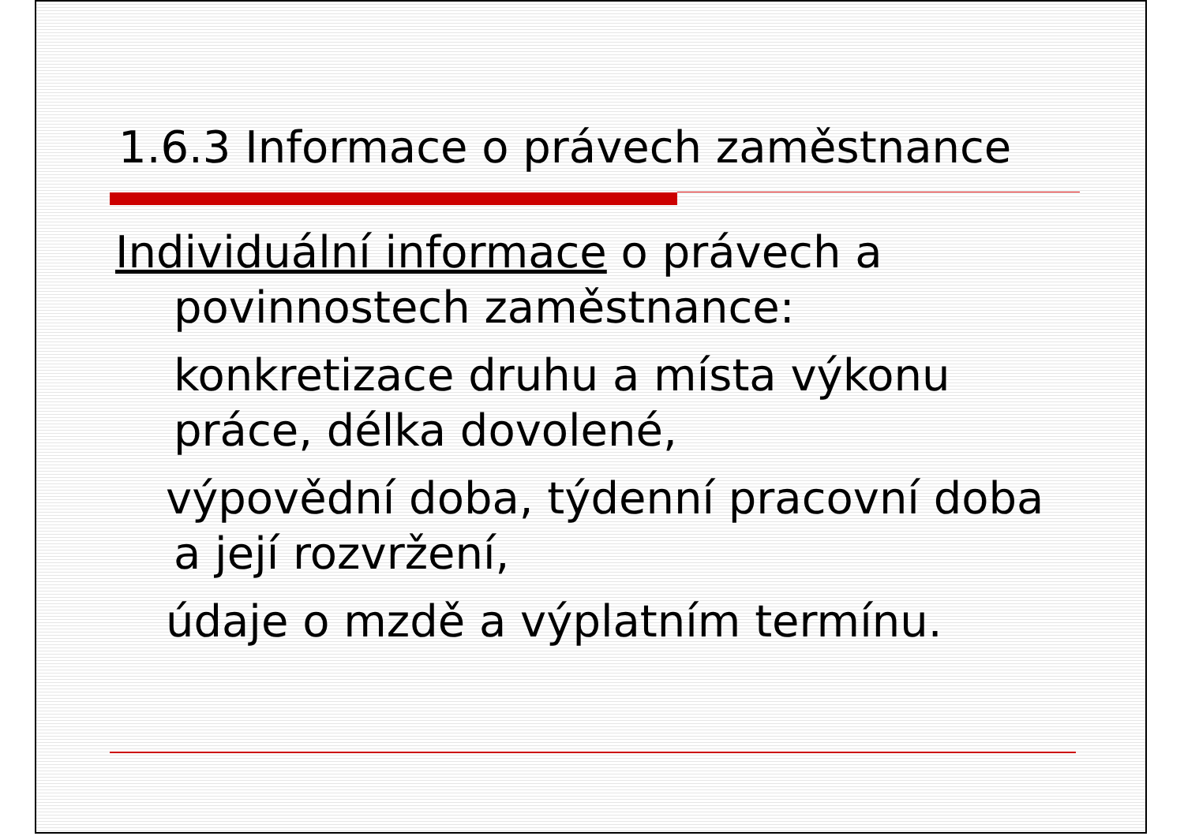1.6.3 Informace o právech zaměstnance
Individuální informace o právech a povinnostech zaměstnance:
konkretizace druhu a místa výkonu práce, délka dovolené,
výpovědní doba, týdenní pracovní doba a její rozvržení,
údaje o mzdě a výplatním termínu.